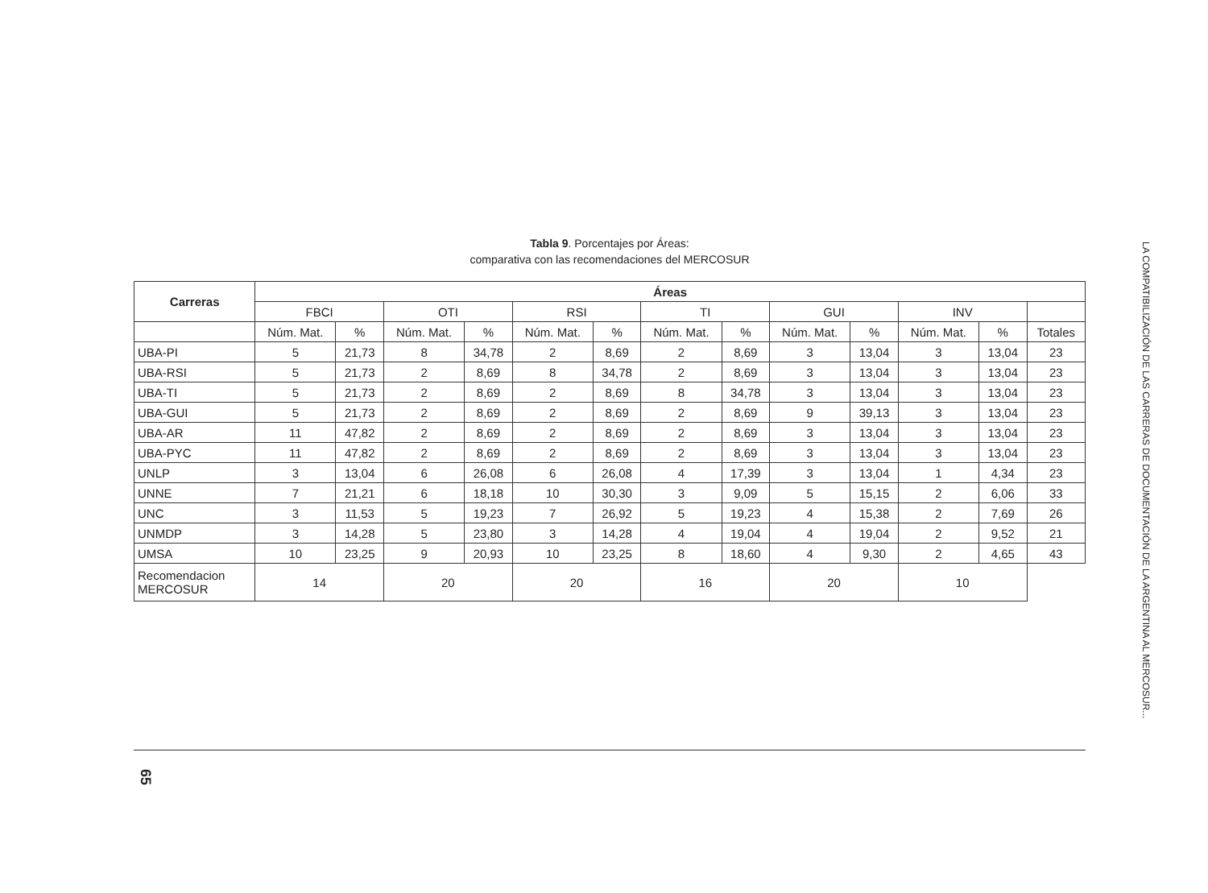Tabla 9. Porcentajes por Áreas:
comparativa con las recomendaciones del MERCOSUR
| Carreras | Áreas | | | | | | | | | | | | |
| --- | --- | --- | --- | --- | --- | --- | --- | --- | --- | --- | --- | --- | --- |
| | FBCI | | OTI | | RSI | | TI | | GUI | | INV | | |
| | Núm. Mat. | % | Núm. Mat. | % | Núm. Mat. | % | Núm. Mat. | % | Núm. Mat. | % | Núm. Mat. | % | Totales |
| UBA-PI | 5 | 21,73 | 8 | 34,78 | 2 | 8,69 | 2 | 8,69 | 3 | 13,04 | 3 | 13,04 | 23 |
| UBA-RSI | 5 | 21,73 | 2 | 8,69 | 8 | 34,78 | 2 | 8,69 | 3 | 13,04 | 3 | 13,04 | 23 |
| UBA-TI | 5 | 21,73 | 2 | 8,69 | 2 | 8,69 | 8 | 34,78 | 3 | 13,04 | 3 | 13,04 | 23 |
| UBA-GUI | 5 | 21,73 | 2 | 8,69 | 2 | 8,69 | 2 | 8,69 | 9 | 39,13 | 3 | 13,04 | 23 |
| UBA-AR | 11 | 47,82 | 2 | 8,69 | 2 | 8,69 | 2 | 8,69 | 3 | 13,04 | 3 | 13,04 | 23 |
| UBA-PYC | 11 | 47,82 | 2 | 8,69 | 2 | 8,69 | 2 | 8,69 | 3 | 13,04 | 3 | 13,04 | 23 |
| UNLP | 3 | 13,04 | 6 | 26,08 | 6 | 26,08 | 4 | 17,39 | 3 | 13,04 | 1 | 4,34 | 23 |
| UNNE | 7 | 21,21 | 6 | 18,18 | 10 | 30,30 | 3 | 9,09 | 5 | 15,15 | 2 | 6,06 | 33 |
| UNC | 3 | 11,53 | 5 | 19,23 | 7 | 26,92 | 5 | 19,23 | 4 | 15,38 | 2 | 7,69 | 26 |
| UNMDP | 3 | 14,28 | 5 | 23,80 | 3 | 14,28 | 4 | 19,04 | 4 | 19,04 | 2 | 9,52 | 21 |
| UMSA | 10 | 23,25 | 9 | 20,93 | 10 | 23,25 | 8 | 18,60 | 4 | 9,30 | 2 | 4,65 | 43 |
| Recomendacion MERCOSUR | 14 | | 20 | | 20 | | 16 | | 20 | | 10 | | |
LA COMPATIBILIZACIÓN DE LAS CARRERAS DE DOCUMENTACIÓN DE LA ARGENTINA AL MERCOSUR...
65